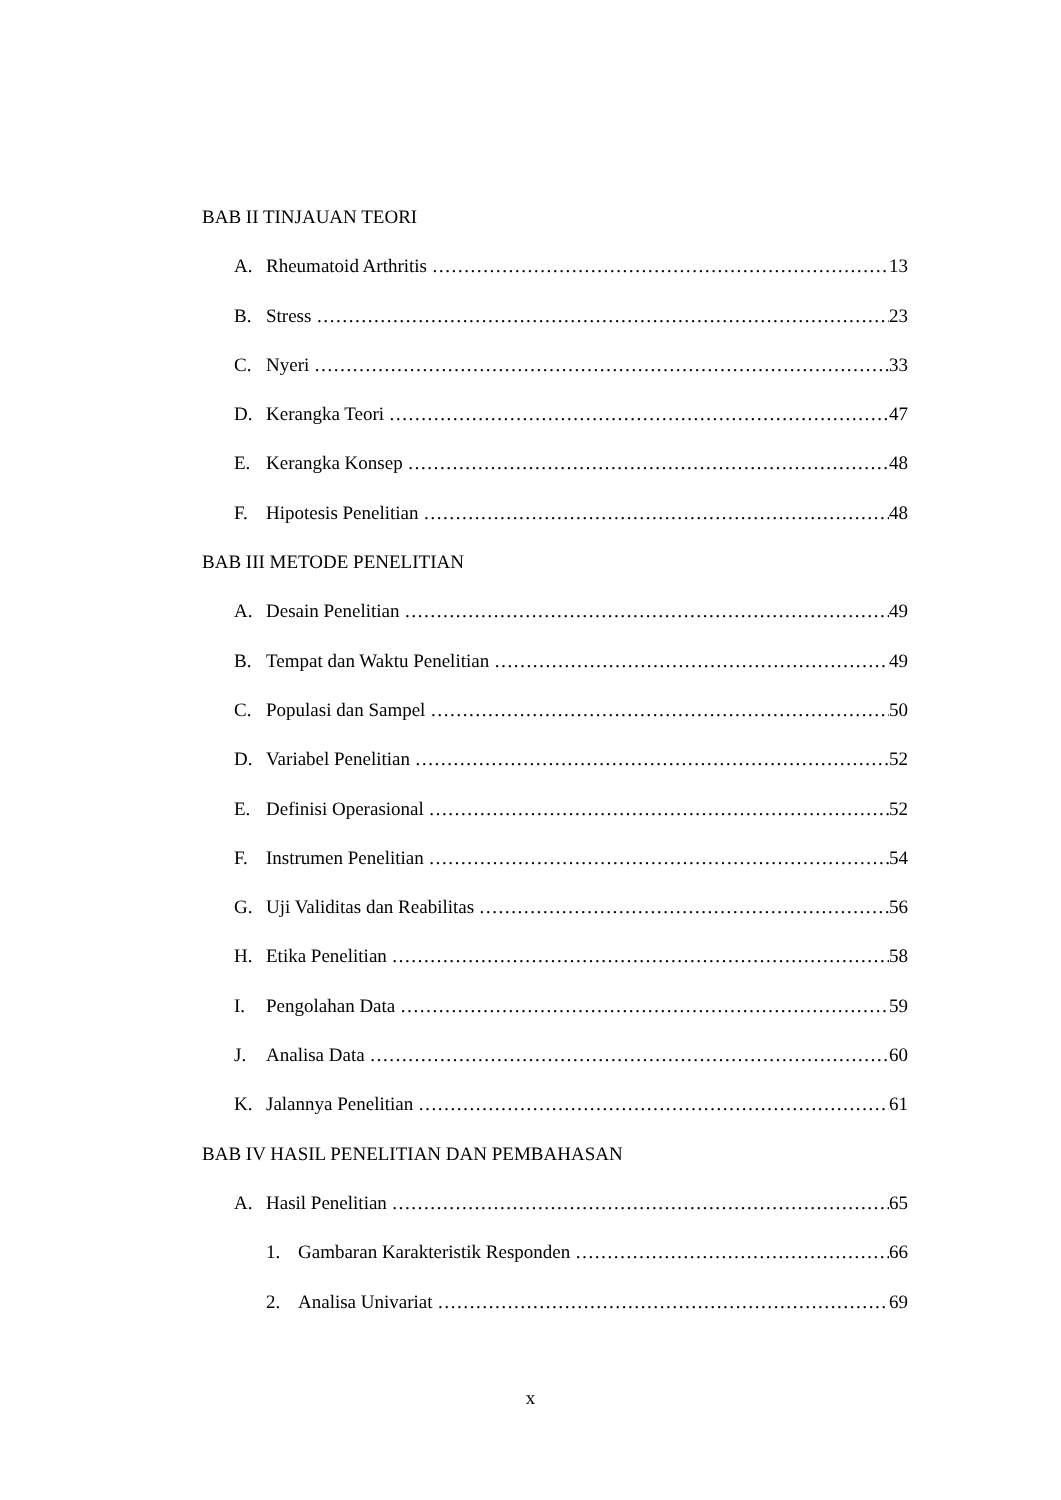BAB II TINJAUAN TEORI
A. Rheumatoid Arthritis 13
B. Stress 23
C. Nyeri 33
D. Kerangka Teori 47
E. Kerangka Konsep 48
F. Hipotesis Penelitian 48
BAB III METODE PENELITIAN
A. Desain Penelitian 49
B. Tempat dan Waktu Penelitian 49
C. Populasi dan Sampel 50
D. Variabel Penelitian 52
E. Definisi Operasional 52
F. Instrumen Penelitian 54
G. Uji Validitas dan Reabilitas 56
H. Etika Penelitian 58
I. Pengolahan Data 59
J. Analisa Data 60
K. Jalannya Penelitian 61
BAB IV HASIL PENELITIAN DAN PEMBAHASAN
A. Hasil Penelitian 65
1. Gambaran Karakteristik Responden 66
2. Analisa Univariat 69
x